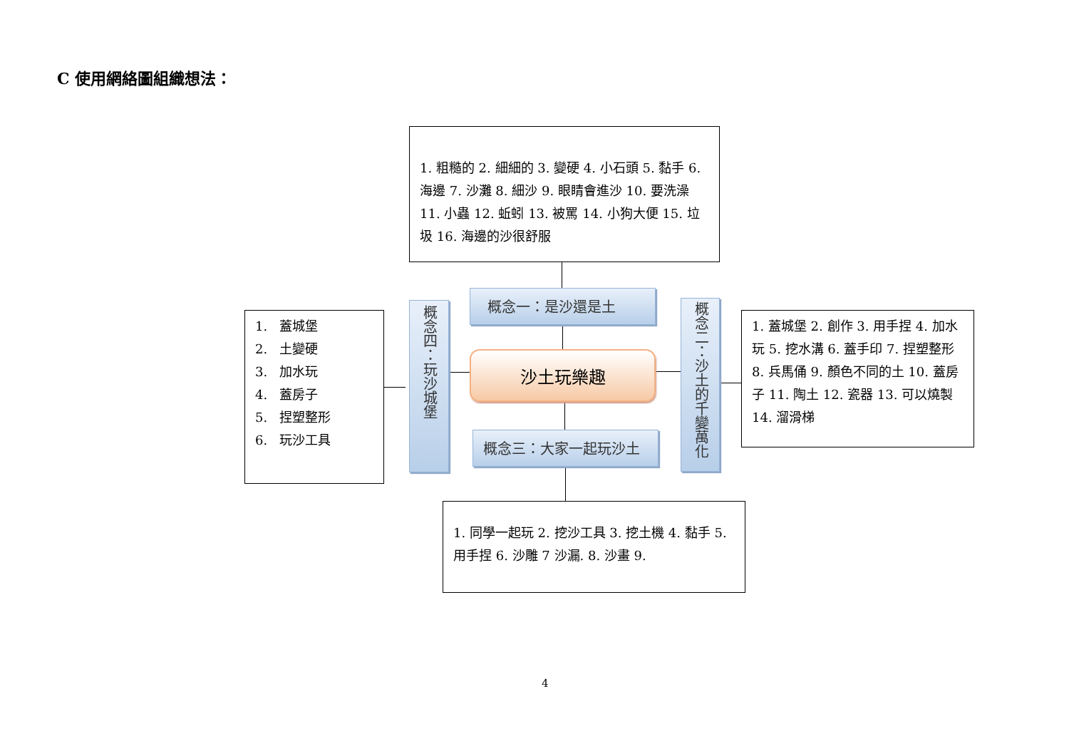C 使用網絡圖組織想法：
1. 粗糙的 2. 細細的 3. 變硬 4. 小石頭 5. 黏手 6. 海邊 7. 沙灘 8. 細沙 9. 眼睛會進沙 10. 要洗澡 11. 小蟲 12. 蚯蚓 13. 被罵 14. 小狗大便 15. 垃圾 16. 海邊的沙很舒服
概念一：是沙還是土
1. 蓋城堡
2. 土變硬
3. 加水玩
4. 蓋房子
5. 捏塑整形
6. 玩沙工具
概念四：玩沙城堡
沙土玩樂趣
概念二：沙土的千變萬化
1. 蓋城堡 2. 創作 3. 用手捏 4. 加水玩 5. 挖水溝 6. 蓋手印 7. 捏塑整形 8. 兵馬俑 9. 顏色不同的土 10. 蓋房子 11. 陶土 12. 瓷器 13. 可以燒製 14. 溜滑梯
概念三：大家一起玩沙土
1. 同學一起玩 2. 挖沙工具 3. 挖土機 4. 黏手 5. 用手捏 6. 沙雕 7 沙漏. 8. 沙畫 9.
4